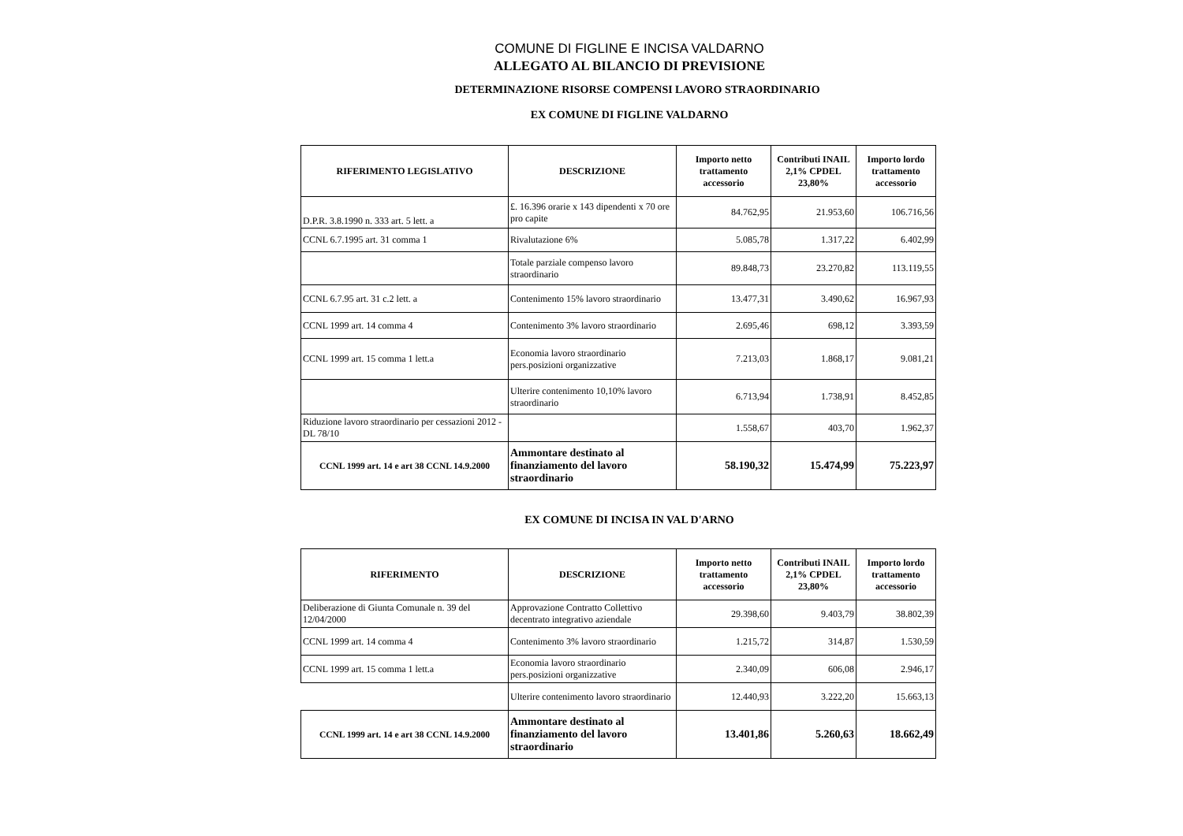COMUNE DI FIGLINE E INCISA VALDARNO
ALLEGATO AL BILANCIO DI PREVISIONE
DETERMINAZIONE RISORSE COMPENSI LAVORO STRAORDINARIO
EX COMUNE DI FIGLINE VALDARNO
| RIFERIMENTO LEGISLATIVO | DESCRIZIONE | Importo netto trattamento accessorio | Contributi INAIL 2,1% CPDEL 23,80% | Importo lordo trattamento accessorio |
| --- | --- | --- | --- | --- |
| D.P.R. 3.8.1990 n. 333 art. 5 lett. a | £. 16.396 orarie x 143 dipendenti x 70 ore pro capite | 84.762,95 | 21.953,60 | 106.716,56 |
| CCNL 6.7.1995 art. 31 comma 1 | Rivalutazione 6% | 5.085,78 | 1.317,22 | 6.402,99 |
| | Totale parziale compenso lavoro straordinario | 89.848,73 | 23.270,82 | 113.119,55 |
| CCNL 6.7.95 art. 31 c.2 lett. a | Contenimento 15% lavoro straordinario | 13.477,31 | 3.490,62 | 16.967,93 |
| CCNL 1999 art. 14 comma 4 | Contenimento 3% lavoro straordinario | 2.695,46 | 698,12 | 3.393,59 |
| CCNL 1999 art. 15 comma 1 lett.a | Economia lavoro straordinario pers.posizioni organizzative | 7.213,03 | 1.868,17 | 9.081,21 |
| | Ulterire contenimento 10,10% lavoro straordinario | 6.713,94 | 1.738,91 | 8.452,85 |
| Riduzione lavoro straordinario per cessazioni 2012 - DL 78/10 | | 1.558,67 | 403,70 | 1.962,37 |
| CCNL 1999 art. 14 e art 38 CCNL 14.9.2000 | Ammontare destinato al finanziamento del lavoro straordinario | 58.190,32 | 15.474,99 | 75.223,97 |
EX COMUNE DI INCISA IN VAL D'ARNO
| RIFERIMENTO | DESCRIZIONE | Importo netto trattamento accessorio | Contributi INAIL 2,1% CPDEL 23,80% | Importo lordo trattamento accessorio |
| --- | --- | --- | --- | --- |
| Deliberazione di Giunta Comunale n. 39 del 12/04/2000 | Approvazione Contratto Collettivo decentrato integrativo aziendale | 29.398,60 | 9.403,79 | 38.802,39 |
| CCNL 1999 art. 14 comma 4 | Contenimento 3% lavoro straordinario | 1.215,72 | 314,87 | 1.530,59 |
| CCNL 1999 art. 15 comma 1 lett.a | Economia lavoro straordinario pers.posizioni organizzative | 2.340,09 | 606,08 | 2.946,17 |
| | Ulterire contenimento lavoro straordinario | 12.440,93 | 3.222,20 | 15.663,13 |
| CCNL 1999 art. 14 e art 38 CCNL 14.9.2000 | Ammontare destinato al finanziamento del lavoro straordinario | 13.401,86 | 5.260,63 | 18.662,49 |